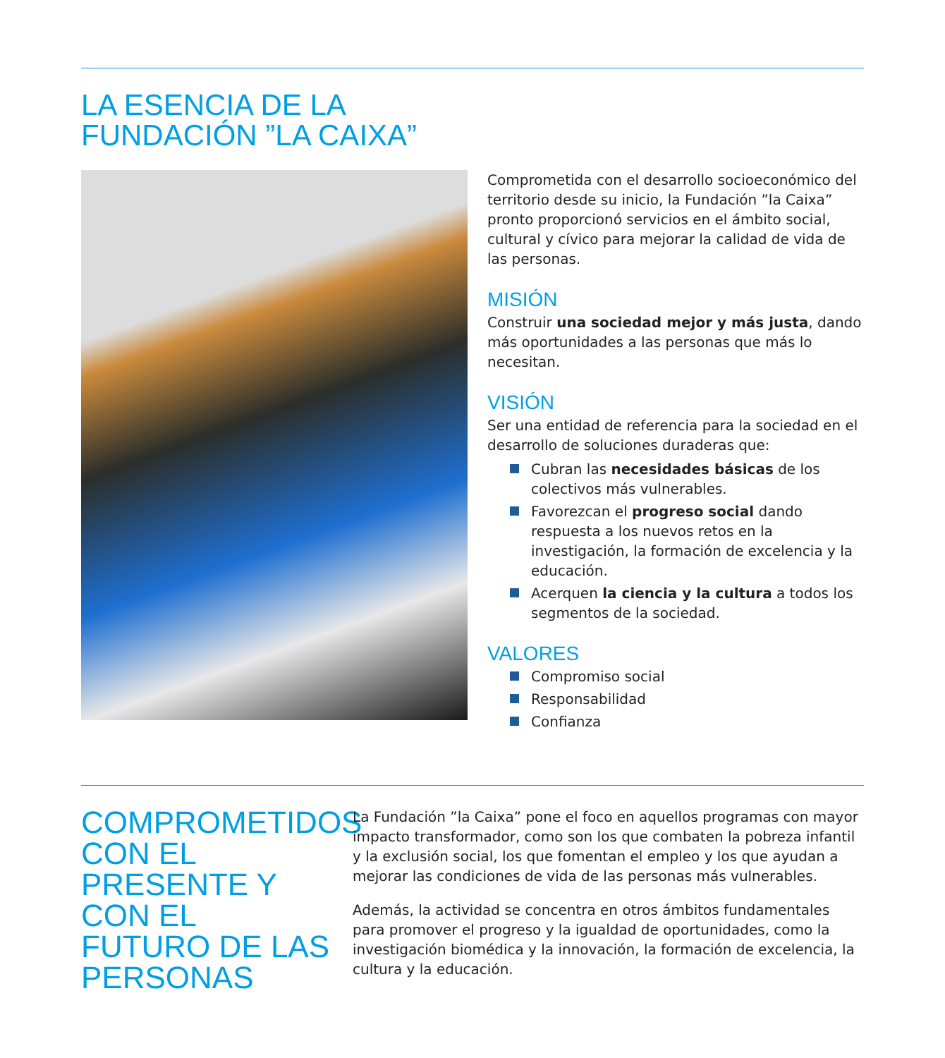LA ESENCIA DE LA
FUNDACIÓN ”LA CAIXA”
Comprometida con el desarrollo socioeconómico del territorio desde su inicio, la Fundación ”la Caixa” pronto proporcionó servicios en el ámbito social, cultural y cívico para mejorar la calidad de vida de las personas.
MISIÓN
Construir una sociedad mejor y más justa, dando más oportunidades a las personas que más lo necesitan.
VISIÓN
Ser una entidad de referencia para la sociedad en el desarrollo de soluciones duraderas que:
Cubran las necesidades básicas de los colectivos más vulnerables.
Favorezcan el progreso social dando respuesta a los nuevos retos en la investigación, la formación de excelencia y la educación.
Acerquen la ciencia y la cultura a todos los segmentos de la sociedad.
VALORES
Compromiso social
Responsabilidad
Confianza
COMPROMETIDOS CON EL PRESENTE Y CON EL FUTURO DE LAS PERSONAS
La Fundación ”la Caixa” pone el foco en aquellos programas con mayor impacto transformador, como son los que combaten la pobreza infantil y la exclusión social, los que fomentan el empleo y los que ayudan a mejorar las condiciones de vida de las personas más vulnerables.
Además, la actividad se concentra en otros ámbitos fundamentales para promover el progreso y la igualdad de oportunidades, como la investigación biomédica y la innovación, la formación de excelencia, la cultura y la educación.